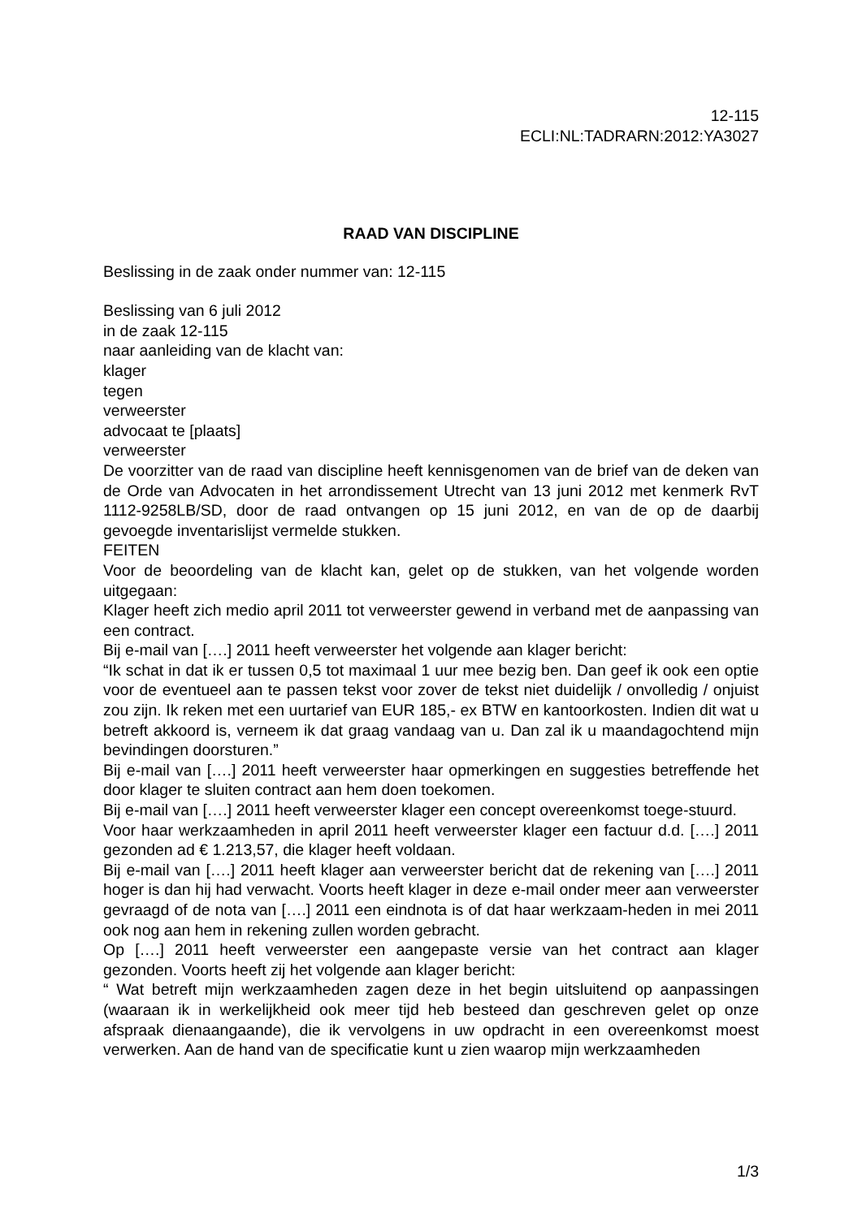12-115
ECLI:NL:TADRARN:2012:YA3027
RAAD VAN DISCIPLINE
Beslissing in de zaak onder nummer van: 12-115
Beslissing van 6 juli 2012
in de zaak 12-115
naar aanleiding van de klacht van:
klager
tegen
verweerster
advocaat te [plaats]
verweerster
De voorzitter van de raad van discipline heeft kennisgenomen van de brief van de deken van de Orde van Advocaten in het arrondissement Utrecht van 13 juni 2012 met kenmerk RvT 1112-9258LB/SD, door de raad ontvangen op 15 juni 2012, en van de op de daarbij gevoegde inventarislijst vermelde stukken.
FEITEN
Voor de beoordeling van de klacht kan, gelet op de stukken, van het volgende worden uitgegaan:
Klager heeft zich medio april 2011 tot verweerster gewend in verband met de aanpassing van een contract.
Bij e-mail van [….] 2011 heeft verweerster het volgende aan klager bericht:
“Ik schat in dat ik er tussen 0,5 tot maximaal 1 uur mee bezig ben. Dan geef ik ook een optie voor de eventueel aan te passen tekst voor zover de tekst niet duidelijk / onvolledig / onjuist zou zijn. Ik reken met een uurtarief van EUR 185,- ex BTW en kantoorkosten. Indien dit wat u betreft akkoord is, verneem ik dat graag vandaag van u. Dan zal ik u maandagochtend mijn bevindingen doorsturen.”
Bij e-mail van [….] 2011 heeft verweerster haar opmerkingen en suggesties betreffende het door klager te sluiten contract aan hem doen toekomen.
Bij e-mail van [….] 2011 heeft verweerster klager een concept overeenkomst toege-stuurd.
Voor haar werkzaamheden in april 2011 heeft verweerster klager een factuur d.d. [….] 2011 gezonden ad € 1.213,57, die klager heeft voldaan.
Bij e-mail van [….] 2011 heeft klager aan verweerster bericht dat de rekening van [….] 2011 hoger is dan hij had verwacht. Voorts heeft klager in deze e-mail onder meer aan verweerster gevraagd of de nota van [….] 2011 een eindnota is of dat haar werkzaam-heden in mei 2011 ook nog aan hem in rekening zullen worden gebracht.
Op [….] 2011 heeft verweerster een aangepaste versie van het contract aan klager gezonden. Voorts heeft zij het volgende aan klager bericht:
“ Wat betreft mijn werkzaamheden zagen deze in het begin uitsluitend op aanpassingen (waaraan ik in werkelijkheid ook meer tijd heb besteed dan geschreven gelet op onze afspraak dienaangaande), die ik vervolgens in uw opdracht in een overeenkomst moest verwerken. Aan de hand van de specificatie kunt u zien waarop mijn werkzaamheden
1/3